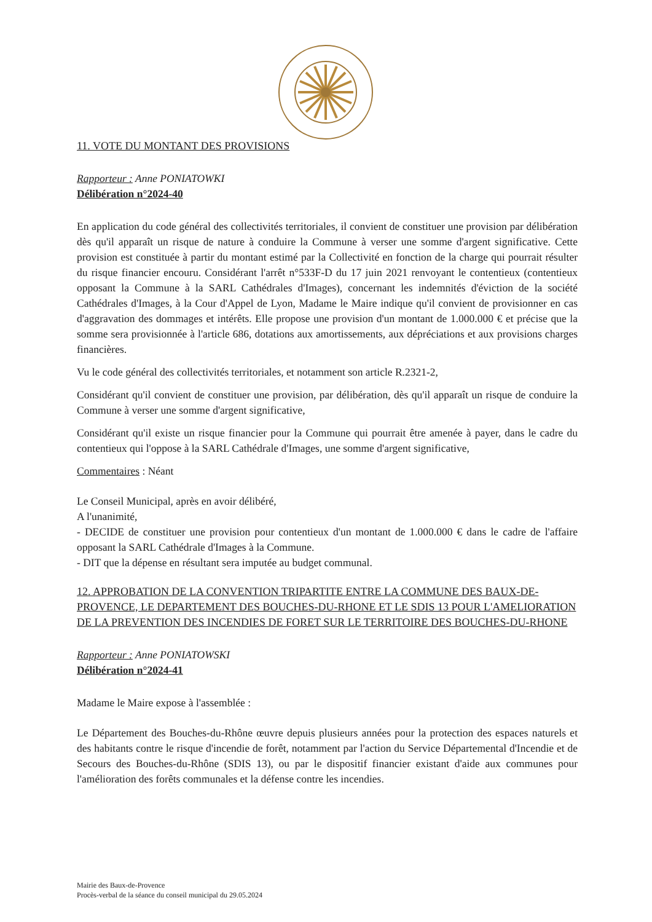11. VOTE DU MONTANT DES PROVISIONS
Rapporteur : Anne PONIATOWKI
Délibération n°2024-40
En application du code général des collectivités territoriales, il convient de constituer une provision par délibération dès qu'il apparaît un risque de nature à conduire la Commune à verser une somme d'argent significative. Cette provision est constituée à partir du montant estimé par la Collectivité en fonction de la charge qui pourrait résulter du risque financier encouru. Considérant l'arrêt n°533F-D du 17 juin 2021 renvoyant le contentieux (contentieux opposant la Commune à la SARL Cathédrales d'Images), concernant les indemnités d'éviction de la société Cathédrales d'Images, à la Cour d'Appel de Lyon, Madame le Maire indique qu'il convient de provisionner en cas d'aggravation des dommages et intérêts. Elle propose une provision d'un montant de 1.000.000 € et précise que la somme sera provisionnée à l'article 686, dotations aux amortissements, aux dépréciations et aux provisions charges financières.
Vu le code général des collectivités territoriales, et notamment son article R.2321-2,
Considérant qu'il convient de constituer une provision, par délibération, dès qu'il apparaît un risque de conduire la Commune à verser une somme d'argent significative,
Considérant qu'il existe un risque financier pour la Commune qui pourrait être amenée à payer, dans le cadre du contentieux qui l'oppose à la SARL Cathédrale d'Images, une somme d'argent significative,
Commentaires : Néant
Le Conseil Municipal, après en avoir délibéré,
A l'unanimité,
- DECIDE de constituer une provision pour contentieux d'un montant de 1.000.000 € dans le cadre de l'affaire opposant la SARL Cathédrale d'Images à la Commune.
- DIT que la dépense en résultant sera imputée au budget communal.
12. APPROBATION DE LA CONVENTION TRIPARTITE ENTRE LA COMMUNE DES BAUX-DE-PROVENCE, LE DEPARTEMENT DES BOUCHES-DU-RHONE ET LE SDIS 13 POUR L'AMELIORATION DE LA PREVENTION DES INCENDIES DE FORET SUR LE TERRITOIRE DES BOUCHES-DU-RHONE
Rapporteur : Anne PONIATOWSKI
Délibération n°2024-41
Madame le Maire expose à l'assemblée :
Le Département des Bouches-du-Rhône œuvre depuis plusieurs années pour la protection des espaces naturels et des habitants contre le risque d'incendie de forêt, notamment par l'action du Service Départemental d'Incendie et de Secours des Bouches-du-Rhône (SDIS 13), ou par le dispositif financier existant d'aide aux communes pour l'amélioration des forêts communales et la défense contre les incendies.
Mairie des Baux-de-Provence
Procès-verbal de la séance du conseil municipal du 29.05.2024